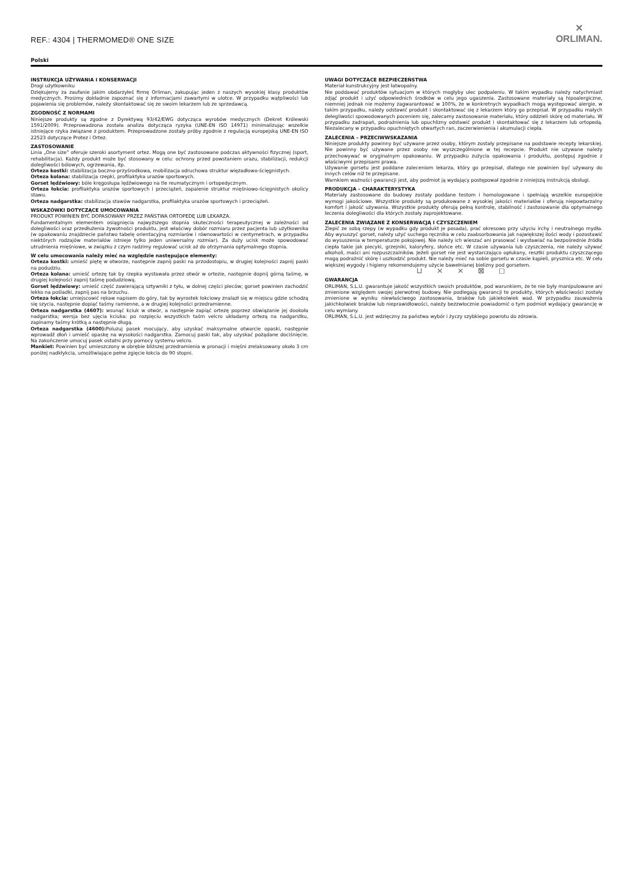REF.: 4304 | THERMOMED® ONE SIZE
✕
ORLIMAN.
Polski
INSTRUKCJA UŻYWANIA I KONSERWACJI
Drogi użytkowniku
Dziękujemy za zaufanie jakim obdarzyłeś firmę Orliman, zakupując jeden z naszych wysokiej klasy produktów medycznych. Prosimy dokładnie zapoznać się z informacjami zawartymi w ulotce. W przypadku wątpliwości lub pojawienia się problemów, należy skontaktować się ze swoim lekarzem lub ze sprzedawcą.
ZGODNOŚĆ Z NORMAMI
Niniejsze produkty są zgodne z Dyrektywą 93/42/EWG dotycząca wyrobów medycznych (Dekret Królewski 1591/2009). Przeprowadzona została analiza dotycząca ryzyka (UNE-EN ISO 14971) minimalizując wszelkie istniejące rzyka związane z produktem. Przeprowadzone zostały próby zgodnie z regulacją europejską UNE-EN ISO 22523 dotyczące Protez i Ortez.
ZASTOSOWANIE
Linia „One size” oferuje szeroki asortyment ortez. Mogą one być zastosowane podczas aktywności fizycznej (sport, rehabilitacja). Każdy produkt może być stosowany w celu: ochrony przed powstaniem urazu, stabilizacji, redukcji dolegliwości bólowych, ogrzewania, itp.
Orteza kostki: stabilizacja boczno-przyśrodkowa, mobilizacja odruchowa struktur więzadłowo-ścięgnistych.
Orteza kolana: stabilizacja rzepki, profilaktyka urazów sportowych.
Gorset lędźwiowy: bóle kręgosłupa lędźwiowego na tle reumatycznym i ortopedycznym.
Orteza łokcia: profilaktyka urazów sportowych i przeciążeń, zapalenie struktur mięśniowo-ścięgnistych okolicy stawu.
Orteza nadgarstka: stabilizacja stawów nadgarstka, profilaktyka urazów sportowych i przeciążeń.
WSKAZÓWKI DOTYCZĄCE UMOCOWANIA
PRODUKT POWINIEN BYĆ DOPASOWANY PRZEZ PAŃSTWA ORTOPEDĘ LUB LEKARZA.
Fundamentalnym elementem osiągnięcia najwyższego stopnia skuteczności terapeutycznej w zależności od dolegliwości oraz przedłużenia żywotności produktu, jest właściwy dobór rozmiaru przez pacjenta lub użytkownika (w opakowaniu znajdziecie państwo tabelę orientacyjną rozmiarów i równowartości w centymetrach, w przypadku niektórych rodzajów materiałów istnieje tylko jeden uniwersalny rozmiar). Za duży ucisk może spowodować utrudnienia mięśniowe, w związku z czym radzimy regulować ucisk aż do otrzymania optymalnego stopnia.
W celu umocowania należy mieć na względzie następujące elementy:
Orteza kostki: umieść piętę w otworze, następnie zapnij paski na przodostopiu, w drugiej kolejności zapnij paski na podudziu.
Orteza kolana: umieść ortezę tak by rzepka wystawała przez otwór w ortezie, następnie dopnij górną taśmę, w drugiej kolejności zapnij taśmę podudziową.
Gorset lędźwiowy: umieść część zawierającą sztywniki z tyłu, w dolnej części pleców; gorset powinien zachodzić lekko na pośladki, zapnij pas na brzuchu.
Orteza łokcia: umiejscowić rękaw napisem do góry, tak by wyrostek łokciowy znalazł się w miejscu gdzie schodzą się szycia, następnie dopiąć taśmy ramienne, a w drugiej kolejności przedramienne.
Orteza nadgarstka (4607): wsunąć kciuk w otwór, a następnie zapiąć ortezę poprzez obwiązanie jej dookoła nadgarstka; wersja bez ujęcia kciuka: po rozpięciu wszystkich taśm velcro układamy ortezą na nadgarstku, zapinamy taśmy krótką a następnie długą.
Orteza nadgarstka (4600): Poluzuj pasek mocujący, aby uzyskać maksymalne otwarcie opaski, następnie wprowadź dłoń i umieść opaskę na wysokości nadgarstka. Zamocuj paski tak, aby uzyskać pożądane dociśnięcie. Na zakończenie umocuj pasek ostatni przy pomocy systemu velcro.
Mankiet: Powinien być umieszczony w obrębie bliższej przedramienia w pronacji i mięśni zrelaksowany około 3 cm poniżej nadkłykcia, umożliwiające pełne zgięcie łokcia do 90 stopni.
UWAGI DOTYCZĄCE BEZPIECZEŃSTWA
Materiał kunstrukcyjny jest łatwopalny.
Nie poddawać produktów sytuacjom w których mogłyby ulec podpaleniu. W takim wypadku należy natychmiast zdjąć produkt i użyć odpowiednich środków w celu jego ugaszenia. Zastosowane materiały są hipoalergiczne, niemniej jednak nie możemy zagwarantować w 100%, że w konkretnych wypadkach mogą występować alergie, w takim przypadku, należy odstawić produkt i skontaktować się z lekarzem który go przepisał. W przypadku małych delegliwości spowodowanych poceniem się, zalecamy zastosowanie materiału, który oddzieli skórę od materiału. W przypadku zadrapań, podrażnienia lub opuchlizny odstawić produkt i skontaktować się z lekarzem lub ortopedą. Niezalecany w przypadku opuchniętych otwartych ran, zaczerwienienia i akumulacji ciepła.
ZALECENIA – PRZECIWWSKAZANIA
Niniejsze produkty powinny być używane przez osoby, którym zostały przepisane na podstawie recepty lekarskiej. Nie powinny być używane przez osoby nie wyszczególnione w tej recepcie. Produkt nie używane należy przechowywać w oryginalnym opakowaniu. W przypadku zużycia opakowania i produktu, postępuj zgodnie z właściwymi przepisami prawa.
Używanie gorsetu jest poddane zaleceniom lekarza, który go przepisał, dlatego nie powinien być używany do innych celów niż te przepisane.
Warnkiem ważności gwarancji jest, aby podmiot ją wydający postępował zgodnie z niniejszą instrukcją obsługi.
PRODUKCJA – CHARAKTERYSTYKA
Materiały zastosowane do budowy zostały poddane testom i homologowane i spełniają wszelkie europejskie wymogi jakościowe. Wszystkie produkty są produkowane z wysokiej jakości materiałów i oferują niepowtarzalny komfort i jakość używania. Wszystkie produkty oferują pełną kontrolę, stabilność i zastosowanie dla optymalnego leczenia dolegliwości dla których zostały zaprojektowane.
ZALECENIA ZWIĄZANE Z KONSERWACJĄ I CZYSZCZENIEM
Zlepić ze sobą rzepy (w wypadku gdy produkt je posada), prać okresowo przy użyciu irchy i neutralnego mydła. Aby wysuszyć gorset, należy użyć suchego ręcznika w celu zaabsorbowania jak największej ilości wody i pozostawić do wysuszenia w temperaturze pokojowej. Nie należy ich wieszać ani prasować i wystawiać na bezpośrednie źródła ciepła takie jak piecyki, grzejniki, kaloryfery, słońce etc. W czasie używania lub czyszczenia, nie należy używać alkoholi, maści ani rozpuszczalników. Jeżeli gorset nie jest wystarczająco opłukany, resztki produktu czyszczącego mogą podrażnić skórę i uszkodzić produkt. Nie należy mieć na sobie gorsetu w czasie kąpieli, prysznica etc. W celu większej wygody i higieny rekomendujemy użycie bawełnianej bielizny pod gorsetem.
⊔ ⨯ ⨯ ⊠ ◻
GWARANCJA
ORLIMAN, S.L.U. gwarantuje jakość wszystkich swoich produktów, pod warunkiem, że te nie były manipulowane ani zmienione względem swojej pierwotnej budowy. Nie podlegają gwarancji te produkty, których właściwości zostały zmienione w wyniku niewłaściwego zastosowania, braków lub jakiekolwiek wad. W przypadku zauważenia jakichkolwiek braków lub nieprawidłowości, należy bezzwłocznie powiadomić o tym podmiot wydający gwarancję w celu wymiany.
ORLIMAN, S.L.U. jest wdzięczny za państwa wybór i życzy szybkiego powrotu do zdrowia.